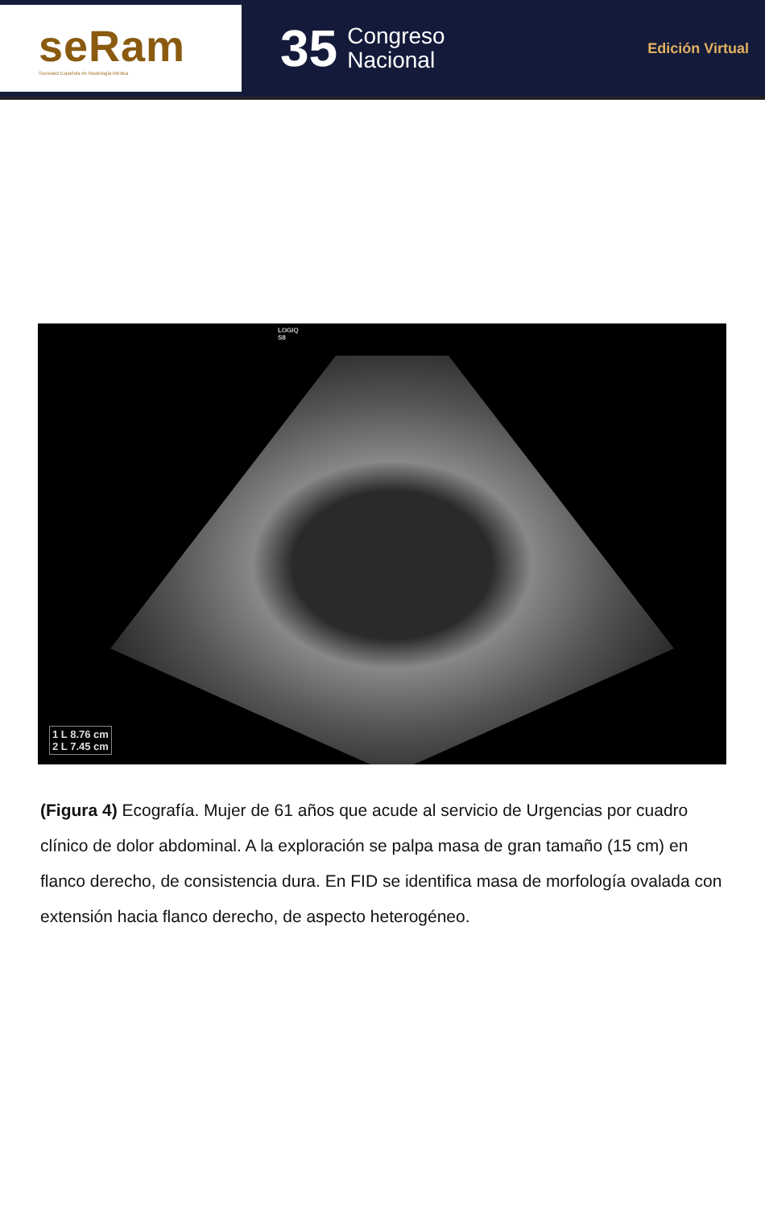seRam
Sociedad Española de Radiología Médica
35
Congreso
Nacional
Edición Virtual
LOGIQ
S8
1 L 8.76 cm
2 L 7.45 cm
(Figura 4) Ecografía. Mujer de 61 años que acude al servicio de Urgencias por cuadro clínico de dolor abdominal. A la exploración se palpa masa de gran tamaño (15 cm) en flanco derecho, de consistencia dura. En FID se identifica masa de morfología ovalada con extensión hacia flanco derecho, de aspecto heterogéneo.